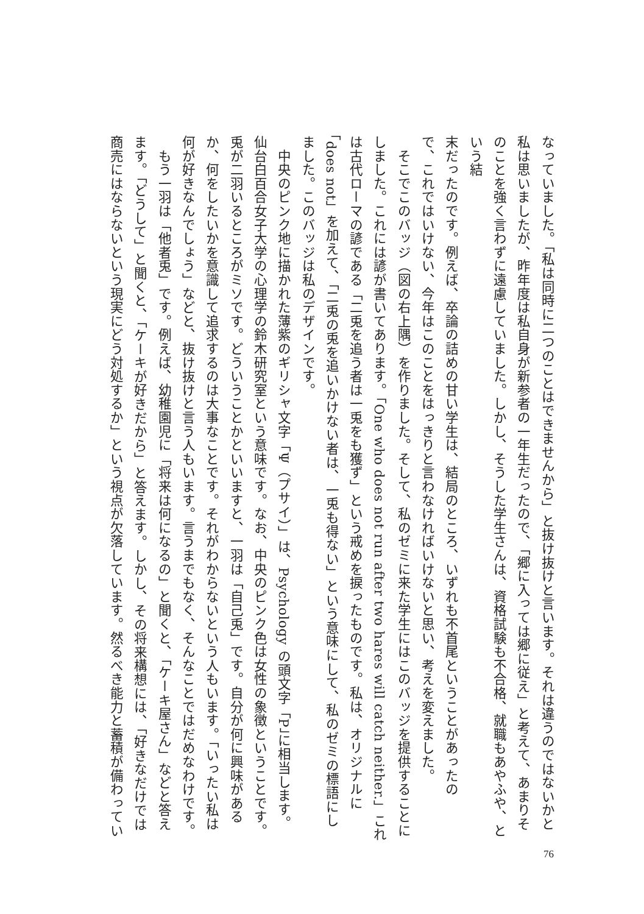なっていました。「私は同時に二つのことはできませんから」と抜け抜けと言います。それは違うのではないかと
私は思いましたが、昨年度は私自身が新参者の一年生だったので、「郷に入っては郷に従え」と考えて、あまりそ
のことを強く言わずに遠慮していました。しかし、そうした学生さんは、資格試験も不合格、就職もあやふや、という結
末だったのです。例えば、卒論の詰めの甘い学生は、結局のところ、いずれも不首尾ということがあったの
で、これではいけない、今年はこのことをはっきりと言わなければいけないと思い、考えを変えました。
　そこでこのバッジ（図の右上隅）を作りました。そして、私のゼミに来た学生にはこのバッジを提供することに
しました。これには諺が書いてあります。「One who does not run after two hares will catch neither.」これ
は古代ローマの諺である「二兎を追う者は一兎をも獲ず」という戒めを捩ったものです。私は、オリジナルに
「does not」を加えて、「二兎の兎を追いかけない者は、一兎も得ない」という意味にして、私のゼミの標語にし
ました。このバッジは私のデザインです。
　中央のピンク地に描かれた薄紫のギリシャ文字「Ψ（プサイ）」は、Psychology の頭文字「P」に相当します。
仙台白百合女子大学の心理学の鈴木研究室という意味です。なお、中央のピンク色は女性の象徴ということです。
兎が二羽いるところがミソです。どういうことかといいますと、一羽は「自己兎」です。自分が何に興味がある
か、何をしたいかを意識して追求するのは大事なことです。それがわからないという人もいます。「いったい私は
何が好きなんでしょう」などと、抜け抜けと言う人もいます。言うまでもなく、そんなことではだめなわけです。
　もう一羽は「他者兎」です。例えば、幼稚園児に「将来は何になるの」と聞くと、「ケーキ屋さん」などと答え
ます。「どうして」と聞くと、「ケーキが好きだから」と答えます。しかし、その将来構想には、「好きなだけでは
商売にはならないという現実にどう対処するか」という視点が欠落しています。然るべき能力と蓄積が備わってい
76